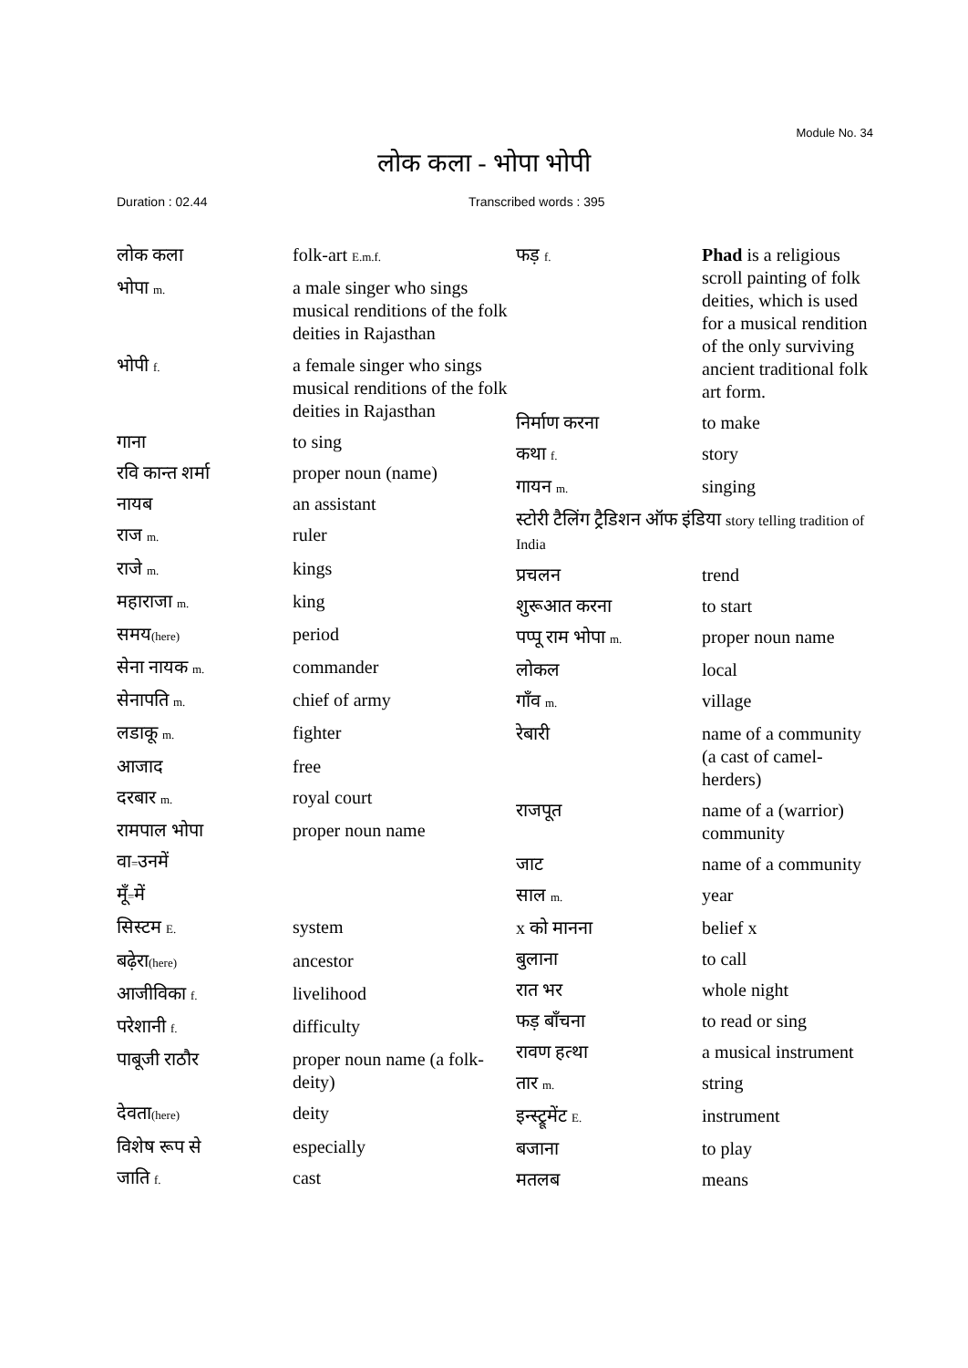Module No. 34
लोक कला - भोपा भोपी
Duration : 02.44 Transcribed words : 395
| लोक कला | folk-art E.m.f. |
| भोपा m. | a male singer who sings musical renditions of the folk deities in Rajasthan |
| भोपी f. | a female singer who sings musical renditions of the folk deities in Rajasthan |
| गाना | to sing |
| रवि कान्त शर्मा | proper noun (name) |
| नायब | an assistant |
| राज m. | ruler |
| राजे m. | kings |
| महाराजा m. | king |
| समय (here) | period |
| सेना नायक m. | commander |
| सेनापति m. | chief of army |
| लडाकू m. | fighter |
| आजाद | free |
| दरबार m. | royal court |
| रामपाल भोपा | proper noun name |
| वा = उनमें | |
| मूँ = में | |
| सिस्टम E. | system |
| बढ़ेरा (here) | ancestor |
| आजीविका f. | livelihood |
| परेशानी f. | difficulty |
| पाबूजी राठौर | proper noun name (a folk-deity) |
| देवता (here) | deity |
| विशेष रूप से | especially |
| जाति f. | cast |
| फड़ f. | Phad is a religious scroll painting of folk deities, which is used for a musical rendition of the only surviving ancient traditional folk art form. |
| निर्माण करना | to make |
| कथा f. | story |
| गायन m. | singing |
| स्टोरी टैलिंग ट्रैडिशन ऑफ इंडिया story telling tradition of India | |
| प्रचलन | trend |
| शुरूआत करना | to start |
| पप्पू राम भोपा m. | proper noun name |
| लोकल | local |
| गाँव m. | village |
| रेबारी | name of a community (a cast of camel-herders) |
| राजपूत | name of a (warrior) community |
| जाट | name of a community |
| साल m. | year |
| x को मानना | belief x |
| बुलाना | to call |
| रात भर | whole night |
| फड़ बाँचना | to read or sing |
| रावण हत्था | a musical instrument |
| तार m. | string |
| इन्स्ट्रूमेंट E. | instrument |
| बजाना | to play |
| मतलब | means |